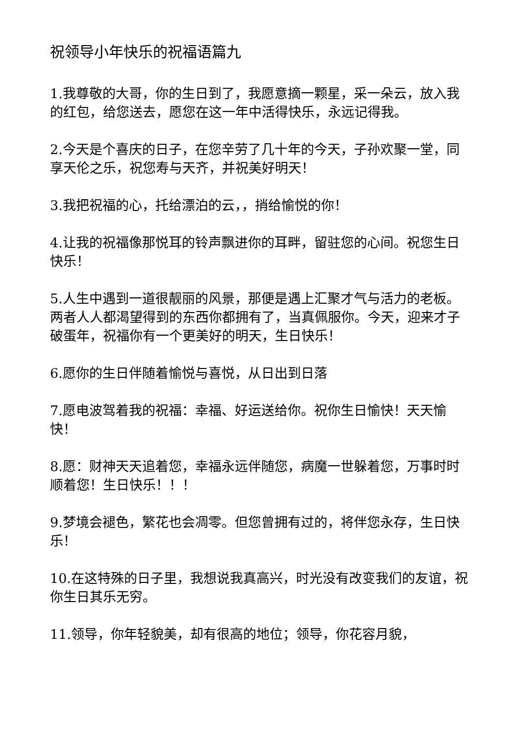祝领导小年快乐的祝福语篇九
1.我尊敬的大哥，你的生日到了，我愿意摘一颗星，采一朵云，放入我的红包，给您送去，愿您在这一年中活得快乐，永远记得我。
2.今天是个喜庆的日子，在您辛劳了几十年的今天，子孙欢聚一堂，同享天伦之乐，祝您寿与天齐，并祝美好明天！
3.我把祝福的心，托给漂泊的云，，捎给愉悦的你！
4.让我的祝福像那悦耳的铃声飘进你的耳畔，留驻您的心间。祝您生日快乐！
5.人生中遇到一道很靓丽的风景，那便是遇上汇聚才气与活力的老板。两者人人都渴望得到的东西你都拥有了，当真佩服你。今天，迎来才子破蛋年，祝福你有一个更美好的明天，生日快乐！
6.愿你的生日伴随着愉悦与喜悦，从日出到日落
7.愿电波驾着我的祝福：幸福、好运送给你。祝你生日愉快！天天愉快！
8.愿：财神天天追着您，幸福永远伴随您，病魔一世躲着您，万事时时顺着您！生日快乐！！！
9.梦境会褪色，繁花也会凋零。但您曾拥有过的，将伴您永存，生日快乐！
10.在这特殊的日子里，我想说我真高兴，时光没有改变我们的友谊，祝你生日其乐无穷。
11.领导，你年轻貌美，却有很高的地位；领导，你花容月貌，